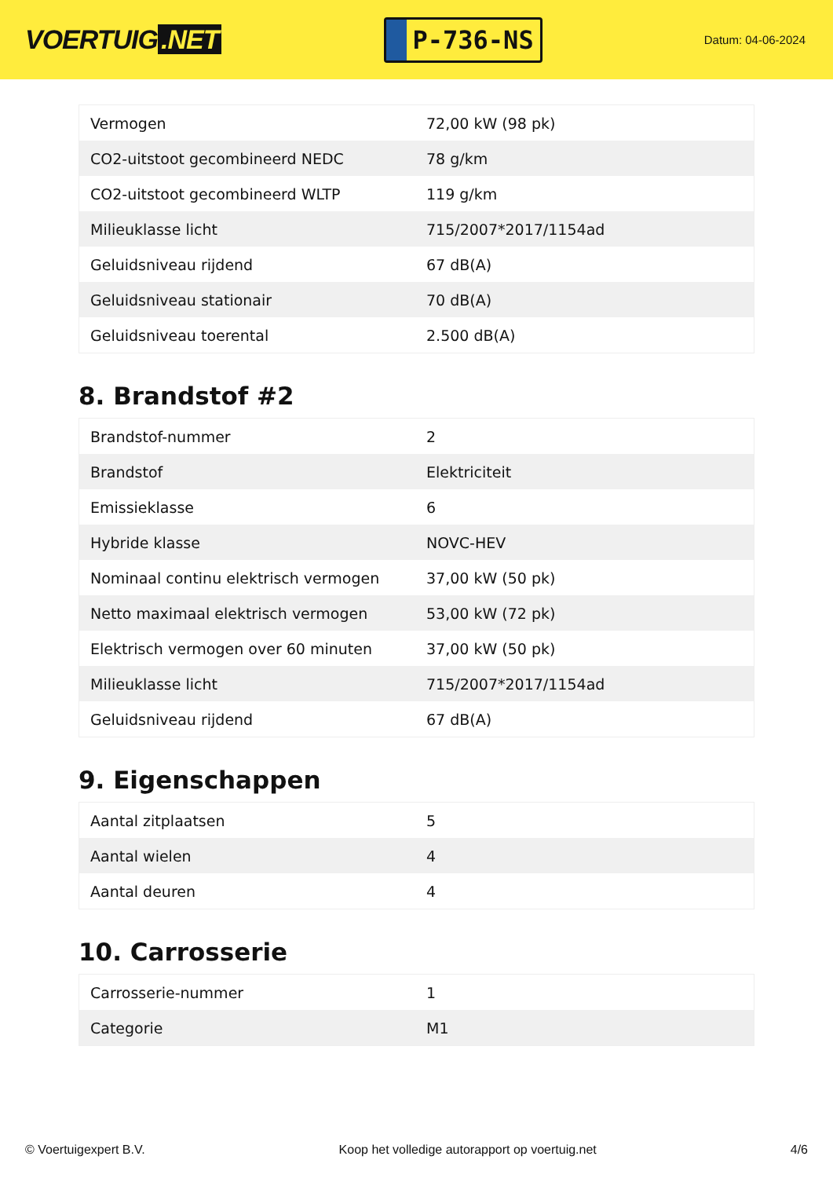VOERTUIG.NET
P-736-NS
Datum: 04-06-2024
| Vermogen | 72,00 kW (98 pk) |
| CO2-uitstoot gecombineerd NEDC | 78 g/km |
| CO2-uitstoot gecombineerd WLTP | 119 g/km |
| Milieuklasse licht | 715/2007*2017/1154ad |
| Geluidsniveau rijdend | 67 dB(A) |
| Geluidsniveau stationair | 70 dB(A) |
| Geluidsniveau toerental | 2.500 dB(A) |
8. Brandstof #2
| Brandstof-nummer | 2 |
| Brandstof | Elektriciteit |
| Emissieklasse | 6 |
| Hybride klasse | NOVC-HEV |
| Nominaal continu elektrisch vermogen | 37,00 kW (50 pk) |
| Netto maximaal elektrisch vermogen | 53,00 kW (72 pk) |
| Elektrisch vermogen over 60 minuten | 37,00 kW (50 pk) |
| Milieuklasse licht | 715/2007*2017/1154ad |
| Geluidsniveau rijdend | 67 dB(A) |
9. Eigenschappen
| Aantal zitplaatsen | 5 |
| Aantal wielen | 4 |
| Aantal deuren | 4 |
10. Carrosserie
| Carrosserie-nummer | 1 |
| Categorie | M1 |
© Voertuigexpert B.V. Koop het volledige autorapport op voertuig.net 4/6